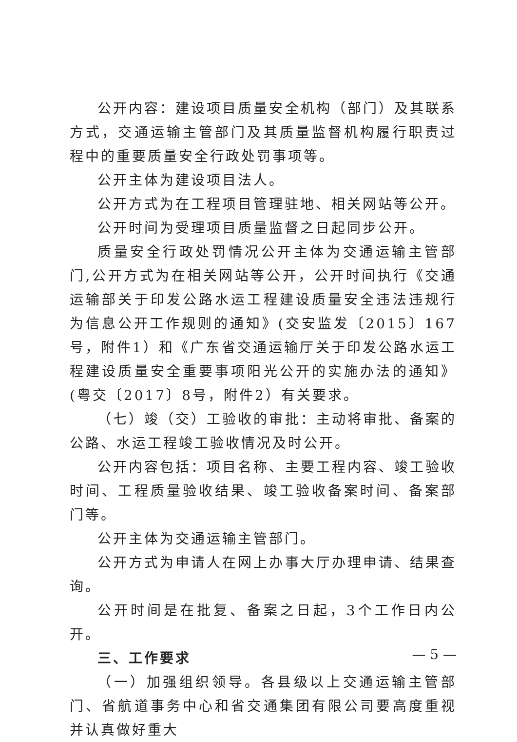公开内容：建设项目质量安全机构（部门）及其联系方式，交通运输主管部门及其质量监督机构履行职责过程中的重要质量安全行政处罚事项等。
公开主体为建设项目法人。
公开方式为在工程项目管理驻地、相关网站等公开。
公开时间为受理项目质量监督之日起同步公开。
质量安全行政处罚情况公开主体为交通运输主管部门,公开方式为在相关网站等公开，公开时间执行《交通运输部关于印发公路水运工程建设质量安全违法违规行为信息公开工作规则的通知》(交安监发〔2015〕167号，附件1）和《广东省交通运输厅关于印发公路水运工程建设质量安全重要事项阳光公开的实施办法的通知》(粤交〔2017〕8号，附件2）有关要求。
（七）竣（交）工验收的审批：主动将审批、备案的公路、水运工程竣工验收情况及时公开。
公开内容包括：项目名称、主要工程内容、竣工验收时间、工程质量验收结果、竣工验收备案时间、备案部门等。
公开主体为交通运输主管部门。
公开方式为申请人在网上办事大厅办理申请、结果查询。
公开时间是在批复、备案之日起，3个工作日内公开。
三、工作要求
（一）加强组织领导。各县级以上交通运输主管部门、省航道事务中心和省交通集团有限公司要高度重视并认真做好重大
— 5 —